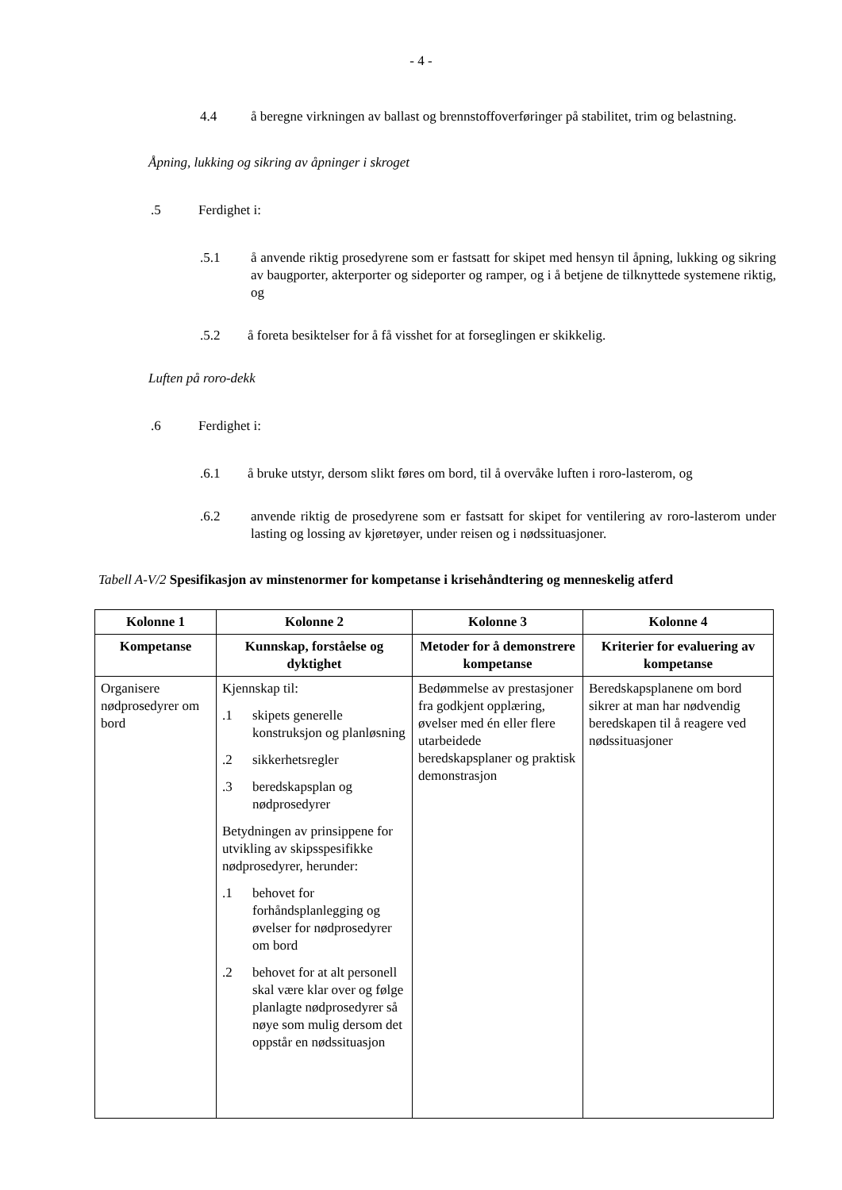- 4 -
4.4 å beregne virkningen av ballast og brennstoffoverføringer på stabilitet, trim og belastning.
Åpning, lukking og sikring av åpninger i skroget
.5 Ferdighet i:
.5.1 å anvende riktig prosedyrene som er fastsatt for skipet med hensyn til åpning, lukking og sikring av baugporter, akterporter og sideporter og ramper, og i å betjene de tilknyttede systemene riktig, og
.5.2 å foreta besiktelser for å få visshet for at forseglingen er skikkelig.
Luften på roro-dekk
.6 Ferdighet i:
.6.1 å bruke utstyr, dersom slikt føres om bord, til å overvåke luften i roro-lasterom, og
.6.2 anvende riktig de prosedyrene som er fastsatt for skipet for ventilering av roro-lasterom under lasting og lossing av kjøretøyer, under reisen og i nødssituasjoner.
Tabell A-V/2 Spesifikasjon av minstenormer for kompetanse i krisehåndtering og menneskelig atferd
| Kolonne 1 | Kolonne 2 | Kolonne 3 | Kolonne 4 |
| --- | --- | --- | --- |
| Kompetanse | Kunnskap, forståelse og dyktighet | Metoder for å demonstrere kompetanse | Kriterier for evaluering av kompetanse |
| Organisere nødprosedyrer om bord | Kjennskap til: .1 skipets generelle konstruksjon og planløsning .2 sikkerhetsregler .3 beredskapsplan og nødprosedyrer Betydningen av prinsippene for utvikling av skipsspesifikke nødprosedyrer, herunder: .1 behovet for forhåndsplanlegging og øvelser for nødprosedyrer om bord .2 behovet for at alt personell skal være klar over og følge planlagte nødprosedyrer så nøye som mulig dersom det oppstår en nødssituasjon | Bedømmelse av prestasjoner fra godkjent opplæring, øvelser med én eller flere utarbeidede beredskapsplaner og praktisk demonstrasjon | Beredskapsplanene om bord sikrer at man har nødvendig beredskapen til å reagere ved nødssituasjoner |